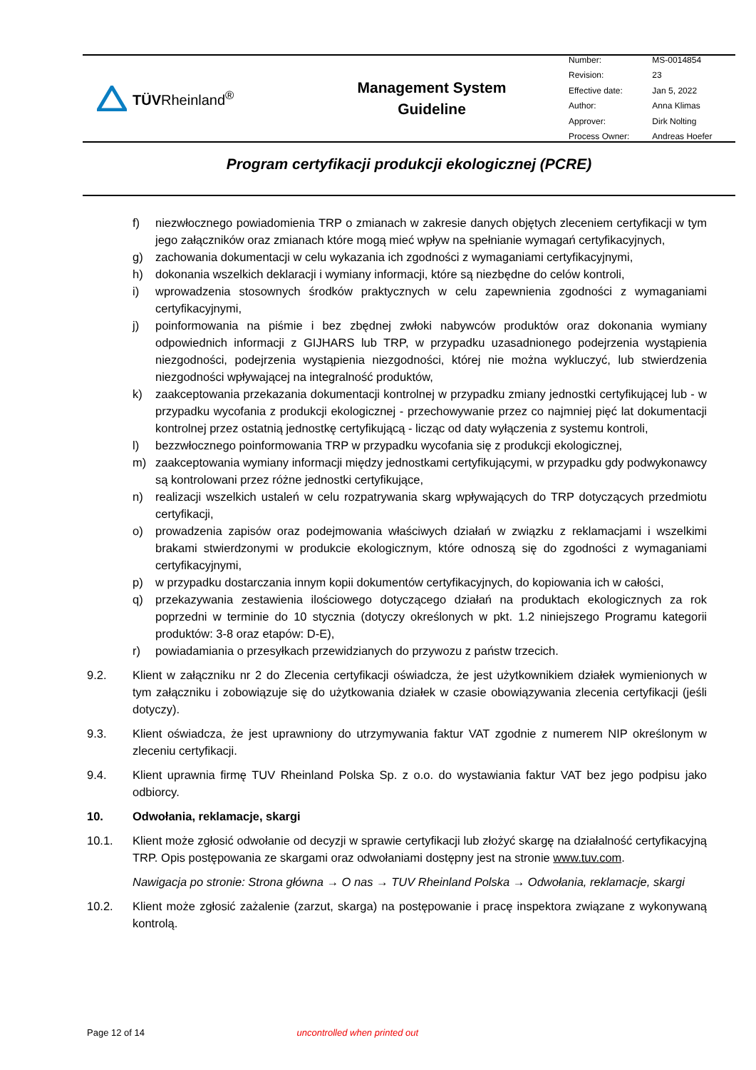TÜVRheinland<sup>®</sup>
Management System
Guideline
| Number: | MS-0014854 |
| Revision: | 23 |
| Effective date: | Jan 5, 2022 |
| Author: | Anna Klimas |
| Approver: | Dirk Nolting |
| Process Owner: | Andreas Hoefer |
Program certyfikacji produkcji ekologicznej (PCRE)
f) niezwłocznego powiadomienia TRP o zmianach w zakresie danych objętych zleceniem certyfikacji w tym jego załączników oraz zmianach które mogą mieć wpływ na spełnianie wymagań certyfikacyjnych,
g) zachowania dokumentacji w celu wykazania ich zgodności z wymaganiami certyfikacyjnymi,
h) dokonania wszelkich deklaracji i wymiany informacji, które są niezbędne do celów kontroli,
i) wprowadzenia stosownych środków praktycznych w celu zapewnienia zgodności z wymaganiami certyfikacyjnymi,
j) poinformowania na piśmie i bez zbędnej zwłoki nabywców produktów oraz dokonania wymiany odpowiednich informacji z GIJHARS lub TRP, w przypadku uzasadnionego podejrzenia wystąpienia niezgodności, podejrzenia wystąpienia niezgodności, której nie można wykluczyć, lub stwierdzenia niezgodności wpływającej na integralność produktów,
k) zaakceptowania przekazania dokumentacji kontrolnej w przypadku zmiany jednostki certyfikującej lub - w przypadku wycofania z produkcji ekologicznej - przechowywanie przez co najmniej pięć lat dokumentacji kontrolnej przez ostatnią jednostkę certyfikującą - licząc od daty wyłączenia z systemu kontroli,
l) bezzwłocznego poinformowania TRP w przypadku wycofania się z produkcji ekologicznej,
m) zaakceptowania wymiany informacji między jednostkami certyfikującymi, w przypadku gdy podwykonawcy są kontrolowani przez różne jednostki certyfikujące,
n) realizacji wszelkich ustaleń w celu rozpatrywania skarg wpływających do TRP dotyczących przedmiotu certyfikacji,
o) prowadzenia zapisów oraz podejmowania właściwych działań w związku z reklamacjami i wszelkimi brakami stwierdzonymi w produkcie ekologicznym, które odnoszą się do zgodności z wymaganiami certyfikacyjnymi,
p) w przypadku dostarczania innym kopii dokumentów certyfikacyjnych, do kopiowania ich w całości,
q) przekazywania zestawienia ilościowego dotyczącego działań na produktach ekologicznych za rok poprzedni w terminie do 10 stycznia (dotyczy określonych w pkt. 1.2 niniejszego Programu kategorii produktów: 3-8 oraz etapów: D-E),
r) powiadamiania o przesyłkach przewidzianych do przywozu z państw trzecich.
9.2. Klient w załączniku nr 2 do Zlecenia certyfikacji oświadcza, że jest użytkownikiem działek wymienionych w tym załączniku i zobowiązuje się do użytkowania działek w czasie obowiązywania zlecenia certyfikacji (jeśli dotyczy).
9.3. Klient oświadcza, że jest uprawniony do utrzymywania faktur VAT zgodnie z numerem NIP określonym w zleceniu certyfikacji.
9.4. Klient uprawnia firmę TUV Rheinland Polska Sp. z o.o. do wystawiania faktur VAT bez jego podpisu jako odbiorcy.
10. Odwołania, reklamacje, skargi
10.1. Klient może zgłosić odwołanie od decyzji w sprawie certyfikacji lub złożyć skargę na działalność certyfikacyjną TRP. Opis postępowania ze skargami oraz odwołaniami dostępny jest na stronie www.tuv.com.
Nawigacja po stronie: Strona główna → O nas → TUV Rheinland Polska → Odwołania, reklamacje, skargi
10.2. Klient może zgłosić zażalenie (zarzut, skarga) na postępowanie i pracę inspektora związane z wykonywaną kontrolą.
Page 12 of 14 uncontrolled when printed out